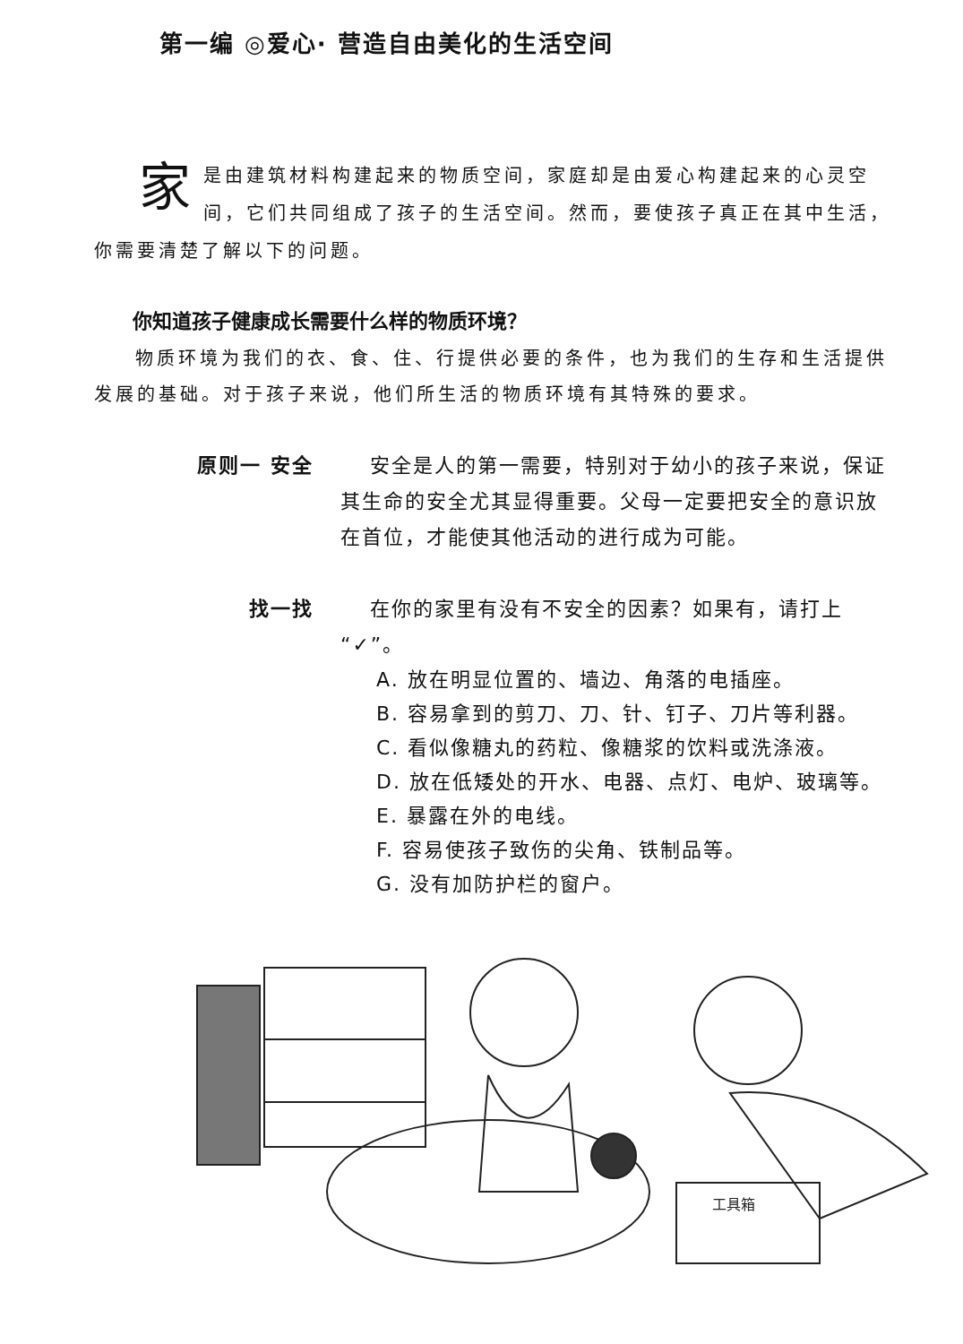第一编 ◎爱心· 营造自由美化的生活空间
家是由建筑材料构建起来的物质空间，家庭却是由爱心构建起来的心灵空间，它们共同组成了孩子的生活空间。然而，要使孩子真正在其中生活，你需要清楚了解以下的问题。
你知道孩子健康成长需要什么样的物质环境？
物质环境为我们的衣、食、住、行提供必要的条件，也为我们的生存和生活提供发展的基础。对于孩子来说，他们所生活的物质环境有其特殊的要求。
原则一 安全 　 安全是人的第一需要，特别对于幼小的孩子来说，保证其生命的安全尤其显得重要。父母一定要把安全的意识放在首位，才能使其他活动的进行成为可能。
找一找 　 在你的家里有没有不安全的因素？如果有，请打上“✓”。
A. 放在明显位置的、墙边、角落的电插座。
B. 容易拿到的剪刀、刀、针、钉子、刀片等利器。
C. 看似像糖丸的药粒、像糖浆的饮料或洗涤液。
D. 放在低矮处的开水、电器、点灯、电炉、玻璃等。
E. 暴露在外的电线。
F. 容易使孩子致伤的尖角、铁制品等。
G. 没有加防护栏的窗户。
工具箱